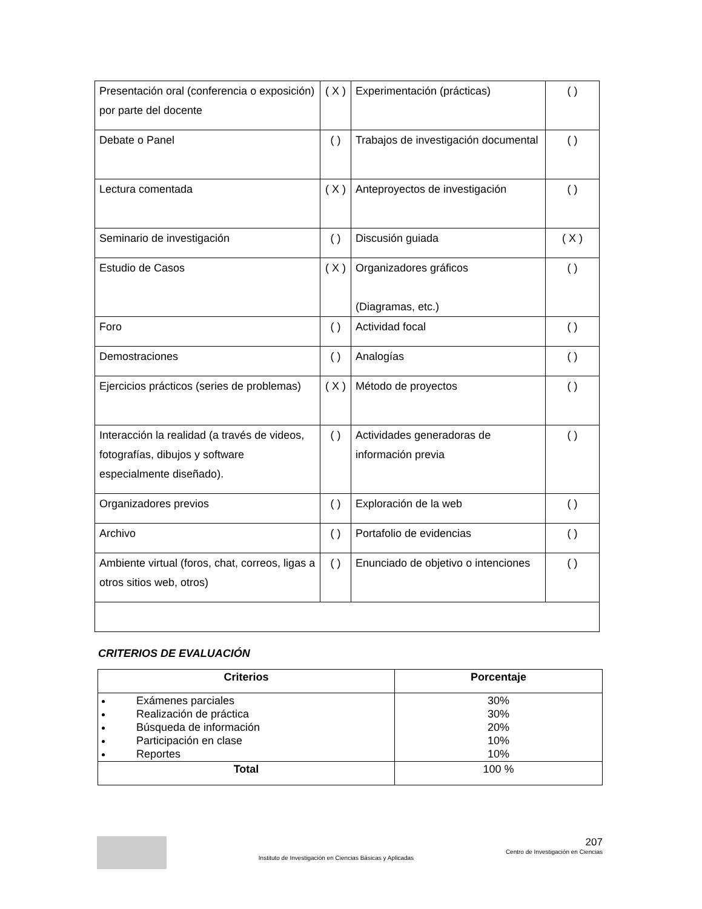| Presentación oral (conferencia o exposición) por parte del docente | ( X ) | Experimentación (prácticas) | ( ) |
| Debate o Panel | ( ) | Trabajos de investigación documental | ( ) |
| Lectura comentada | ( X ) | Anteproyectos de investigación | ( ) |
| Seminario de investigación | ( ) | Discusión guiada | ( X ) |
| Estudio de Casos | ( X ) | Organizadores gráficos (Diagramas, etc.) | ( ) |
| Foro | ( ) | Actividad focal | ( ) |
| Demostraciones | ( ) | Analogías | ( ) |
| Ejercicios prácticos (series de problemas) | ( X ) | Método de proyectos | ( ) |
| Interacción la realidad (a través de videos, fotografías, dibujos y software especialmente diseñado). | ( ) | Actividades generadoras de información previa | ( ) |
| Organizadores previos | ( ) | Exploración de la web | ( ) |
| Archivo | ( ) | Portafolio de evidencias | ( ) |
| Ambiente virtual (foros, chat, correos, ligas a otros sitios web, otros) | ( ) | Enunciado de objetivo o intenciones | ( ) |
CRITERIOS DE EVALUACIÓN
| Criterios | Porcentaje |
| --- | --- |
| Exámenes parciales Realización de práctica Búsqueda de información Participación en clase Reportes | 30% 30% 20% 10% 10% |
| Total | 100 % |
Instituto de Investigación en Ciencias Básicas y Aplicadas
207
Centro de Investigación en Ciencias